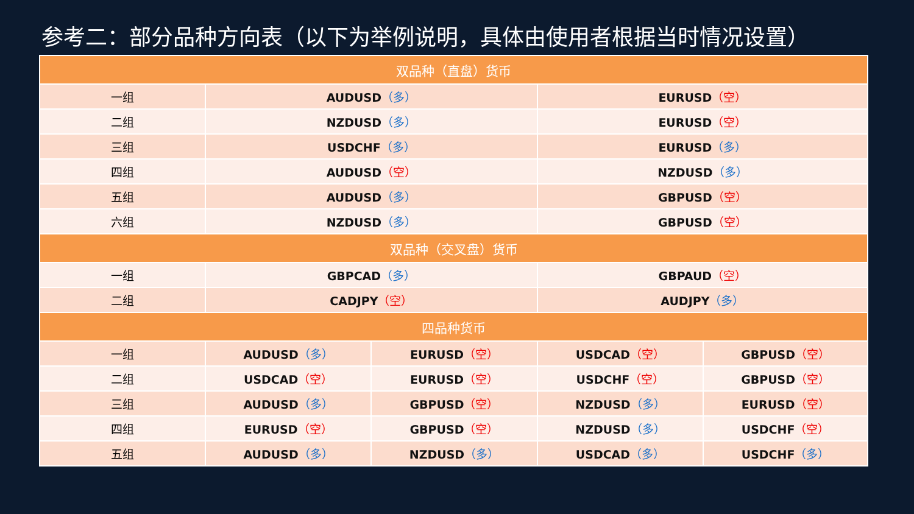参考二：部分品种方向表（以下为举例说明，具体由使用者根据当时情况设置）
| 双品种（直盘）货币 | | | | |
| --- | --- | --- | --- | --- |
| 一组 | AUDUSD （多） | | EURUSD （空） | |
| 二组 | NZDUSD （多） | | EURUSD （空） | |
| 三组 | USDCHF （多） | | EURUSD （多） | |
| 四组 | AUDUSD （空） | | NZDUSD （多） | |
| 五组 | AUDUSD （多） | | GBPUSD （空） | |
| 六组 | NZDUSD （多） | | GBPUSD （空） | |
| 双品种（交叉盘）货币 | | | | |
| 一组 | GBPCAD （多） | | GBPAUD （空） | |
| 二组 | CADJPY （空） | | AUDJPY （多） | |
| 四品种货币 | | | | |
| 一组 | AUDUSD （多） | EURUSD （空） | USDCAD （空） | GBPUSD （空） |
| 二组 | USDCAD （空） | EURUSD （空） | USDCHF （空） | GBPUSD （空） |
| 三组 | AUDUSD （多） | GBPUSD （空） | NZDUSD （多） | EURUSD （空） |
| 四组 | EURUSD （空） | GBPUSD （空） | NZDUSD （多） | USDCHF （空） |
| 五组 | AUDUSD （多） | NZDUSD （多） | USDCAD （多） | USDCHF （多） |